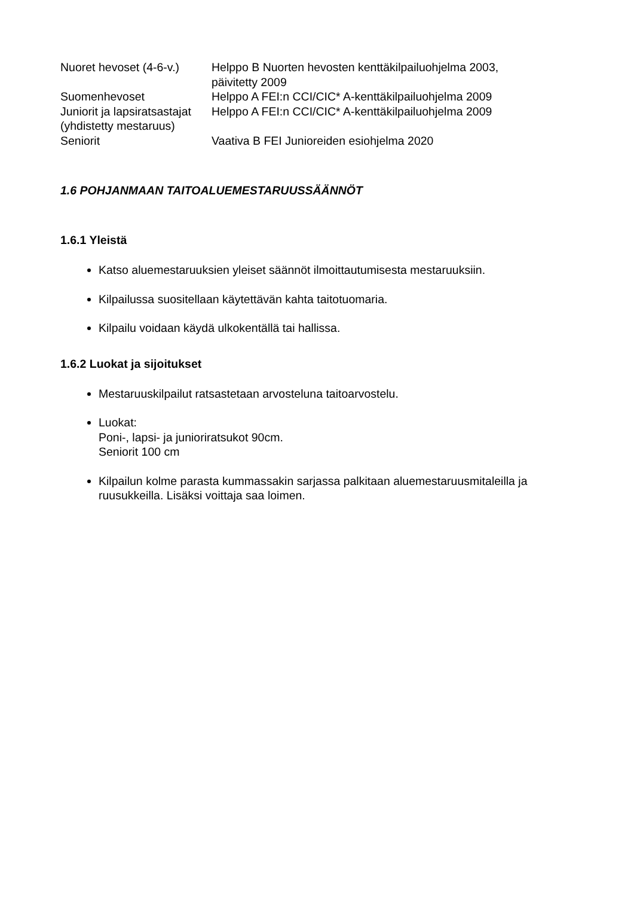| Nuoret hevoset (4-6-v.) | Helppo B Nuorten hevosten kenttäkilpailuohjelma 2003, päivitetty 2009 |
| Suomenhevoset | Helppo A FEI:n CCI/CIC* A-kenttäkilpailuohjelma 2009 |
| Juniorit ja lapsiratsastajat (yhdistetty mestaruus) | Helppo A FEI:n CCI/CIC* A-kenttäkilpailuohjelma 2009 |
| Seniorit | Vaativa B FEI Junioreiden esiohjelma 2020 |
1.6 POHJANMAAN TAITOALUEMESTARUUSSÄÄNNÖT
1.6.1 Yleistä
Katso aluemestaruuksien yleiset säännöt ilmoittautumisesta mestaruuksiin.
Kilpailussa suositellaan käytettävän kahta taitotuomaria.
Kilpailu voidaan käydä ulkokentällä tai hallissa.
1.6.2 Luokat ja sijoitukset
Mestaruuskilpailut ratsastetaan arvosteluna taitoarvostelu.
Luokat:
Poni-, lapsi- ja junioriratsukot 90cm.
Seniorit 100 cm
Kilpailun kolme parasta kummassakin sarjassa palkitaan aluemestaruusmitaleilla ja ruusukkeilla. Lisäksi voittaja saa loimen.